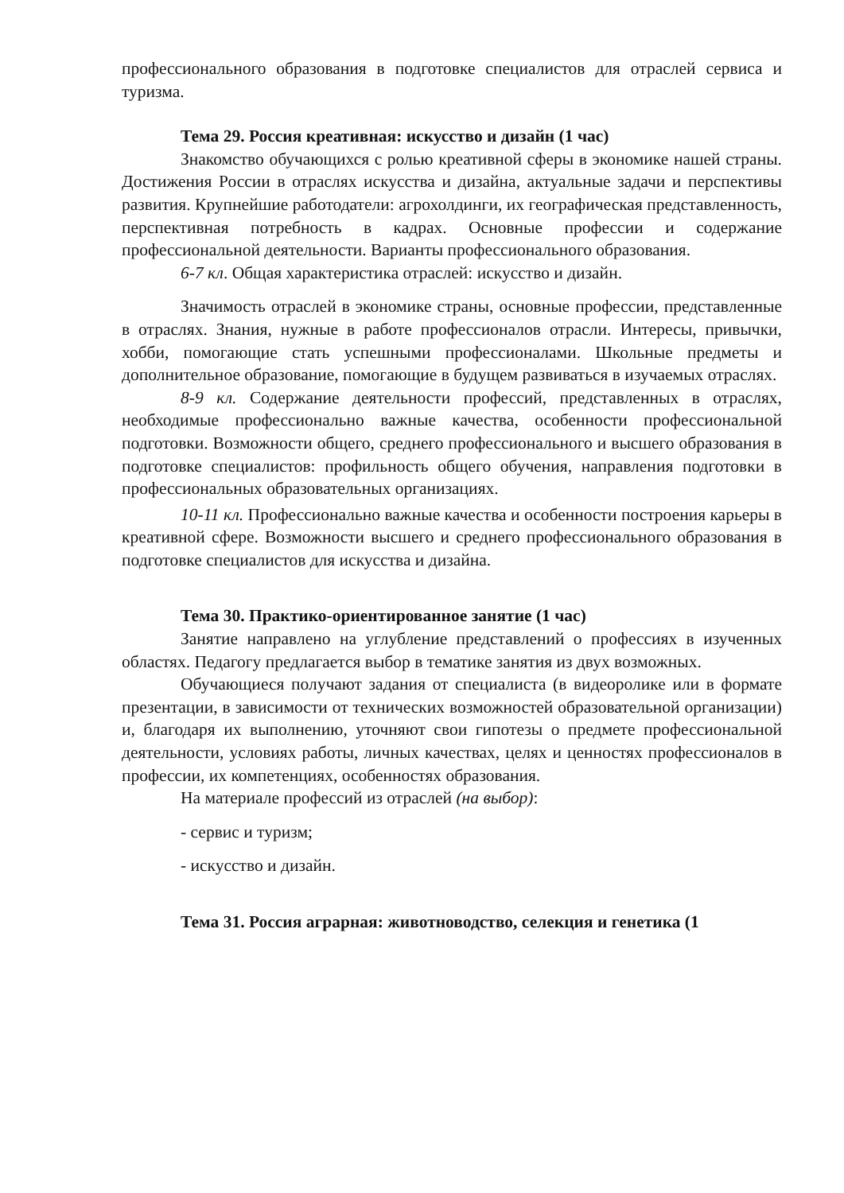профессионального образования в подготовке специалистов для отраслей сервиса и туризма.
Тема 29. Россия креативная: искусство и дизайн (1 час)
Знакомство обучающихся с ролью креативной сферы в экономике нашей страны. Достижения России в отраслях искусства и дизайна, актуальные задачи и перспективы развития. Крупнейшие работодатели: агрохолдинги, их географическая представленность, перспективная потребность в кадрах. Основные профессии и содержание профессиональной деятельности. Варианты профессионального образования.
6-7 кл. Общая характеристика отраслей: искусство и дизайн.
Значимость отраслей в экономике страны, основные профессии, представленные в отраслях. Знания, нужные в работе профессионалов отрасли. Интересы, привычки, хобби, помогающие стать успешными профессионалами. Школьные предметы и дополнительное образование, помогающие в будущем развиваться в изучаемых отраслях.
8-9 кл. Содержание деятельности профессий, представленных в отраслях, необходимые профессионально важные качества, особенности профессиональной подготовки. Возможности общего, среднего профессионального и высшего образования в подготовке специалистов: профильность общего обучения, направления подготовки в профессиональных образовательных организациях.
10-11 кл. Профессионально важные качества и особенности построения карьеры в креативной сфере. Возможности высшего и среднего профессионального образования в подготовке специалистов для искусства и дизайна.
Тема 30. Практико-ориентированное занятие (1 час)
Занятие направлено на углубление представлений о профессиях в изученных областях. Педагогу предлагается выбор в тематике занятия из двух возможных.
Обучающиеся получают задания от специалиста (в видеоролике или в формате презентации, в зависимости от технических возможностей образовательной организации) и, благодаря их выполнению, уточняют свои гипотезы о предмете профессиональной деятельности, условиях работы, личных качествах, целях и ценностях профессионалов в профессии, их компетенциях, особенностях образования.
На материале профессий из отраслей (на выбор):
- сервис и туризм;
- искусство и дизайн.
Тема 31. Россия аграрная: животноводство, селекция и генетика (1